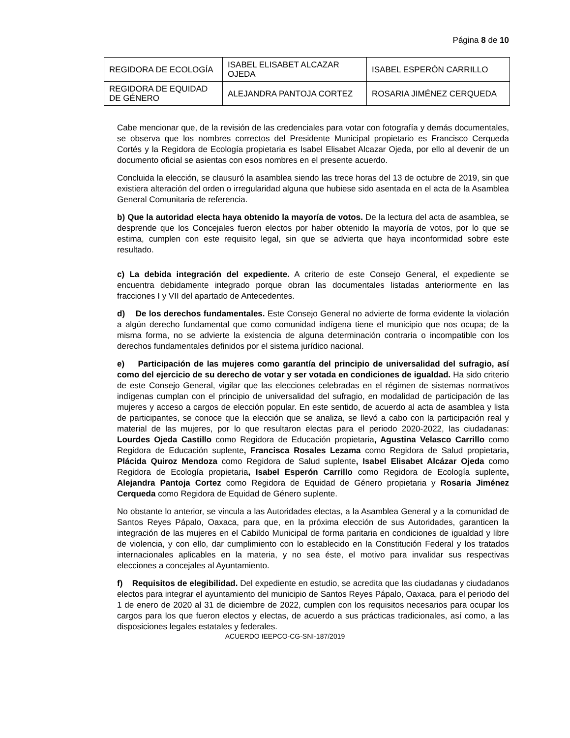Página 8 de 10
| REGIDORA DE ECOLOGÍA | ISABEL ELISABET ALCAZAR OJEDA | ISABEL ESPERÓN CARRILLO |
| REGIDORA DE EQUIDAD DE GÉNERO | ALEJANDRA PANTOJA CORTEZ | ROSARIA JIMÉNEZ CERQUEDA |
Cabe mencionar que, de la revisión de las credenciales para votar con fotografía y demás documentales, se observa que los nombres correctos del Presidente Municipal propietario es Francisco Cerqueda Cortés y la Regidora de Ecología propietaria es Isabel Elisabet Alcazar Ojeda, por ello al devenir de un documento oficial se asientas con esos nombres en el presente acuerdo.
Concluida la elección, se clausuró la asamblea siendo las trece horas del 13 de octubre de 2019, sin que existiera alteración del orden o irregularidad alguna que hubiese sido asentada en el acta de la Asamblea General Comunitaria de referencia.
b) Que la autoridad electa haya obtenido la mayoría de votos. De la lectura del acta de asamblea, se desprende que los Concejales fueron electos por haber obtenido la mayoría de votos, por lo que se estima, cumplen con este requisito legal, sin que se advierta que haya inconformidad sobre este resultado.
c) La debida integración del expediente. A criterio de este Consejo General, el expediente se encuentra debidamente integrado porque obran las documentales listadas anteriormente en las fracciones I y VII del apartado de Antecedentes.
d) De los derechos fundamentales. Este Consejo General no advierte de forma evidente la violación a algún derecho fundamental que como comunidad indígena tiene el municipio que nos ocupa; de la misma forma, no se advierte la existencia de alguna determinación contraria o incompatible con los derechos fundamentales definidos por el sistema jurídico nacional.
e) Participación de las mujeres como garantía del principio de universalidad del sufragio, así como del ejercicio de su derecho de votar y ser votada en condiciones de igualdad. Ha sido criterio de este Consejo General, vigilar que las elecciones celebradas en el régimen de sistemas normativos indígenas cumplan con el principio de universalidad del sufragio, en modalidad de participación de las mujeres y acceso a cargos de elección popular. En este sentido, de acuerdo al acta de asamblea y lista de participantes, se conoce que la elección que se analiza, se llevó a cabo con la participación real y material de las mujeres, por lo que resultaron electas para el periodo 2020-2022, las ciudadanas: Lourdes Ojeda Castillo como Regidora de Educación propietaria, Agustina Velasco Carrillo como Regidora de Educación suplente, Francisca Rosales Lezama como Regidora de Salud propietaria, Plácida Quiroz Mendoza como Regidora de Salud suplente, Isabel Elisabet Alcázar Ojeda como Regidora de Ecología propietaria, Isabel Esperón Carrillo como Regidora de Ecología suplente, Alejandra Pantoja Cortez como Regidora de Equidad de Género propietaria y Rosaria Jiménez Cerqueda como Regidora de Equidad de Género suplente.
No obstante lo anterior, se vincula a las Autoridades electas, a la Asamblea General y a la comunidad de Santos Reyes Pápalo, Oaxaca, para que, en la próxima elección de sus Autoridades, garanticen la integración de las mujeres en el Cabildo Municipal de forma paritaria en condiciones de igualdad y libre de violencia, y con ello, dar cumplimiento con lo establecido en la Constitución Federal y los tratados internacionales aplicables en la materia, y no sea éste, el motivo para invalidar sus respectivas elecciones a concejales al Ayuntamiento.
f) Requisitos de elegibilidad. Del expediente en estudio, se acredita que las ciudadanas y ciudadanos electos para integrar el ayuntamiento del municipio de Santos Reyes Pápalo, Oaxaca, para el periodo del 1 de enero de 2020 al 31 de diciembre de 2022, cumplen con los requisitos necesarios para ocupar los cargos para los que fueron electos y electas, de acuerdo a sus prácticas tradicionales, así como, a las disposiciones legales estatales y federales.
ACUERDO IEEPCO-CG-SNI-187/2019